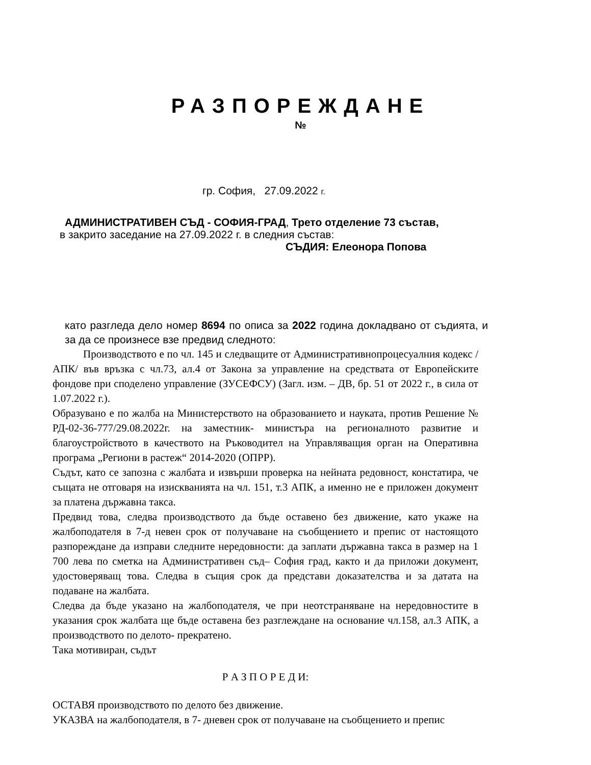РАЗПОРЕЖДАНЕ
№
гр. София, 27.09.2022 г.
АДМИНИСТРАТИВЕН СЪД - СОФИЯ-ГРАД, Трето отделение 73 състав,
в закрито заседание на 27.09.2022 г. в следния състав:
СЪДИЯ: Елеонора Попова
като разгледа дело номер 8694 по описа за 2022 година докладвано от съдията, и за да се произнесе взе предвид следното:
Производството е по чл. 145 и следващите от Административнопроцесуалния кодекс /АПК/ във връзка с чл.73, ал.4 от Закона за управление на средствата от Европейските фондове при споделено управление (ЗУСЕФСУ) (Загл. изм. – ДВ, бр. 51 от 2022 г., в сила от 1.07.2022 г.).
Образувано е по жалба на Министерството на образованието и науката, против Решение № РД-02-36-777/29.08.2022г. на заместник- министъра на регионалното развитие и благоустройството в качеството на Ръководител на Управляващия орган на Оперативна програма „Региони в растеж“ 2014-2020 (ОПРР).
Съдът, като се запозна с жалбата и извърши проверка на нейната редовност, констатира, че същата не отговаря на изискванията на чл. 151, т.3 АПК, а именно не е приложен документ за платена държавна такса.
Предвид това, следва производството да бъде оставено без движение, като укаже на жалбоподателя в 7-д невен срок от получаване на съобщението и препис от настоящото разпореждане да изправи следните нередовности: да заплати държавна такса в размер на 1 700 лева по сметка на Административен съд– София град, както и да приложи документ, удостоверяващ това. Следва в същия срок да представи доказателства и за датата на подаване на жалбата.
Следва да бъде указано на жалбоподателя, че при неотстраняване на нередовностите в указания срок жалбата ще бъде оставена без разглеждане на основание чл.158, ал.3 АПК, а производството по делото- прекратено.
Така мотивиран, съдът
Р А З П О Р Е Д И:
ОСТАВЯ производството по делото без движение.
УКАЗВА на жалбоподателя, в 7- дневен срок от получаване на съобщението и препис